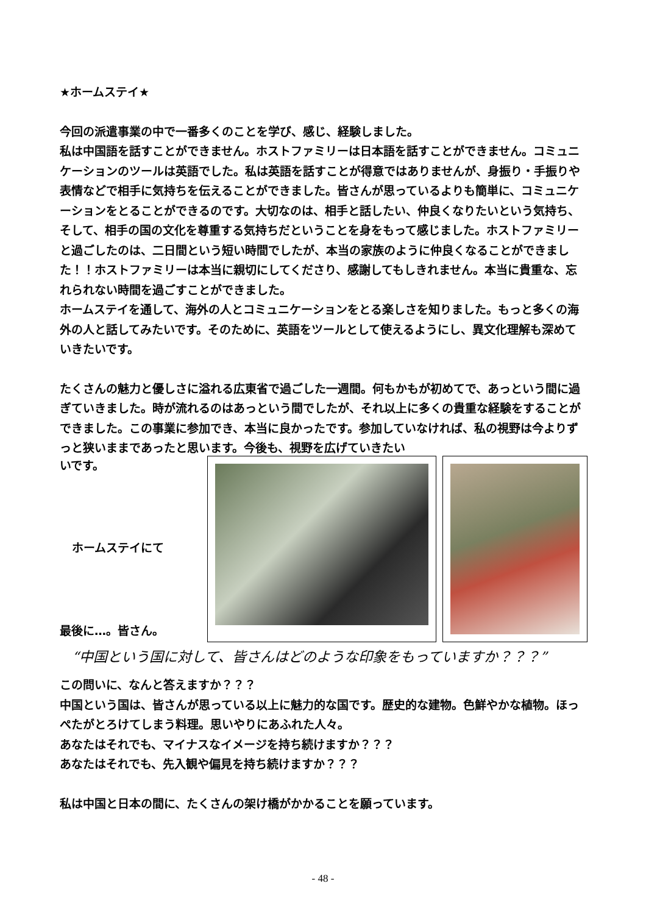★ホームステイ★
今回の派遣事業の中で一番多くのことを学び、感じ、経験しました。
私は中国語を話すことができません。ホストファミリーは日本語を話すことができません。コミュニケーションのツールは英語でした。私は英語を話すことが得意ではありませんが、身振り・手振りや表情などで相手に気持ちを伝えることができました。皆さんが思っているよりも簡単に、コミュニケーションをとることができるのです。大切なのは、相手と話したい、仲良くなりたいという気持ち、そして、相手の国の文化を尊重する気持ちだということを身をもって感じました。ホストファミリーと過ごしたのは、二日間という短い時間でしたが、本当の家族のように仲良くなることができました！！ホストファミリーは本当に親切にしてくださり、感謝してもしきれません。本当に貴重な、忘れられない時間を過ごすことができました。
ホームステイを通して、海外の人とコミュニケーションをとる楽しさを知りました。もっと多くの海外の人と話してみたいです。そのために、英語をツールとして使えるようにし、異文化理解も深めていきたいです。
たくさんの魅力と優しさに溢れる広東省で過ごした一週間。何もかもが初めてで、あっという間に過ぎていきました。時が流れるのはあっという間でしたが、それ以上に多くの貴重な経験をすることができました。この事業に参加でき、本当に良かったです。参加していなければ、私の視野は今よりずっと狭いままであったと思います。今後も、視野を広げていきたい
いです。
ホームステイにて
最後に…。皆さん。
“中国という国に対して、皆さんはどのような印象をもっていますか？？？”
この問いに、なんと答えますか？？？
中国という国は、皆さんが思っている以上に魅力的な国です。歴史的な建物。色鮮やかな植物。ほっぺたがとろけてしまう料理。思いやりにあふれた人々。
あなたはそれでも、マイナスなイメージを持ち続けますか？？？
あなたはそれでも、先入観や偏見を持ち続けますか？？？
私は中国と日本の間に、たくさんの架け橋がかかることを願っています。
- 48 -